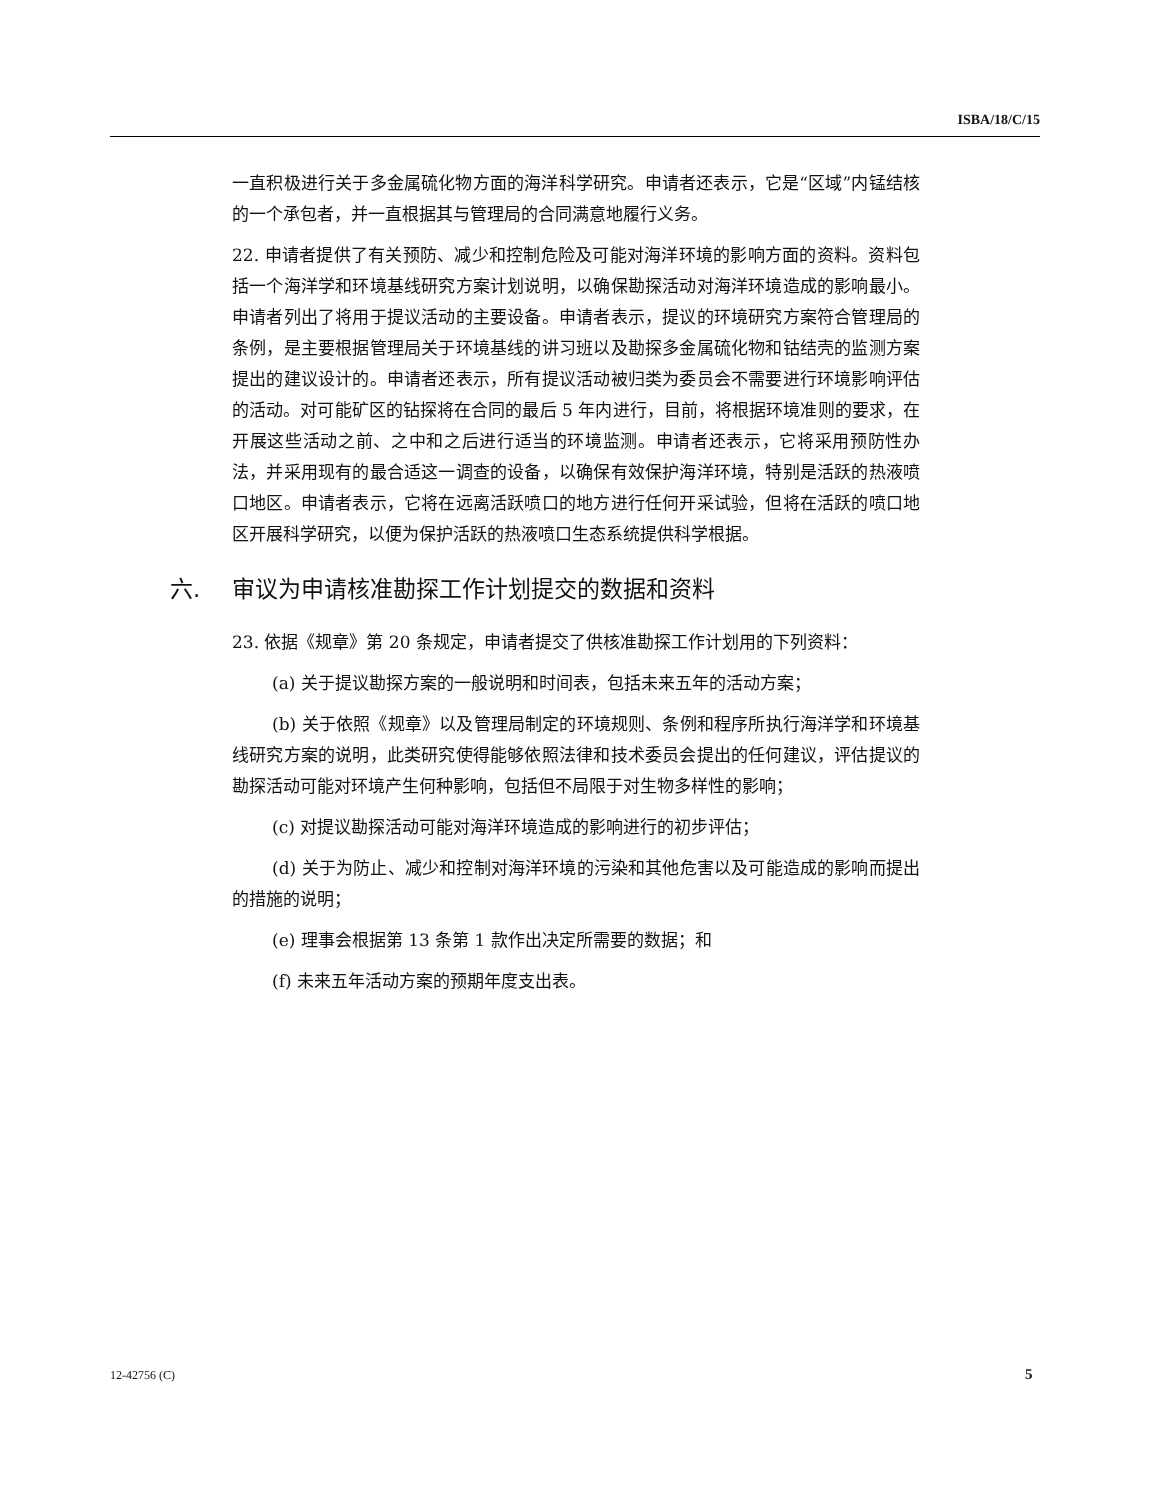ISBA/18/C/15
一直积极进行关于多金属硫化物方面的海洋科学研究。申请者还表示，它是“区域”内锰结核的一个承包者，并一直根据其与管理局的合同满意地履行义务。
22. 申请者提供了有关预防、减少和控制危险及可能对海洋环境的影响方面的资料。资料包括一个海洋学和环境基线研究方案计划说明，以确保勘探活动对海洋环境造成的影响最小。申请者列出了将用于提议活动的主要设备。申请者表示，提议的环境研究方案符合管理局的条例，是主要根据管理局关于环境基线的讲习班以及勘探多金属硫化物和钴结壳的监测方案提出的建议设计的。申请者还表示，所有提议活动被归类为委员会不需要进行环境影响评估的活动。对可能矿区的钻探将在合同的最后 5 年内进行，目前，将根据环境准则的要求，在开展这些活动之前、之中和之后进行适当的环境监测。申请者还表示，它将采用预防性办法，并采用现有的最合适这一调查的设备，以确保有效保护海洋环境，特别是活跃的热液喷口地区。申请者表示，它将在远离活跃喷口的地方进行任何开采试验，但将在活跃的喷口地区开展科学研究，以便为保护活跃的热液喷口生态系统提供科学根据。
六. 审议为申请核准勘探工作计划提交的数据和资料
23. 依据《规章》第 20 条规定，申请者提交了供核准勘探工作计划用的下列资料：
(a) 关于提议勘探方案的一般说明和时间表，包括未来五年的活动方案；
(b) 关于依照《规章》以及管理局制定的环境规则、条例和程序所执行海洋学和环境基线研究方案的说明，此类研究使得能够依照法律和技术委员会提出的任何建议，评估提议的勘探活动可能对环境产生何种影响，包括但不局限于对生物多样性的影响；
(c) 对提议勘探活动可能对海洋环境造成的影响进行的初步评估；
(d) 关于为防止、减少和控制对海洋环境的污染和其他危害以及可能造成的影响而提出的措施的说明；
(e) 理事会根据第 13 条第 1 款作出决定所需要的数据；和
(f) 未来五年活动方案的预期年度支出表。
12-42756 (C) 5